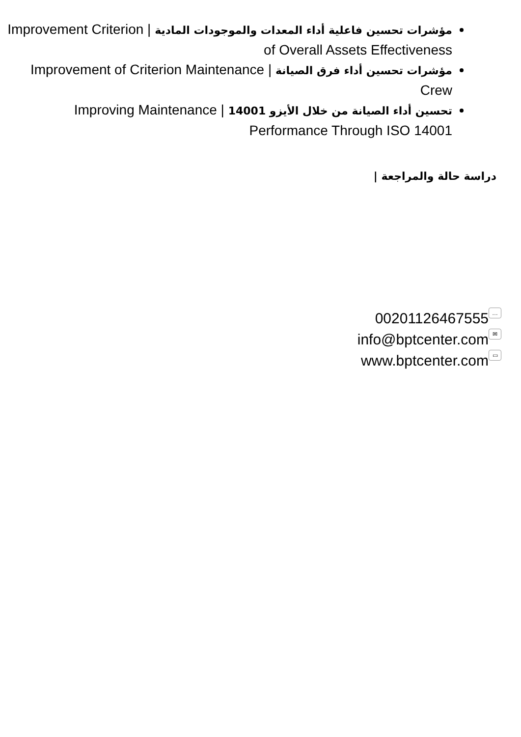مؤشرات تحسين فاعلية أداء المعدات والموجودات المادية | Improvement Criterion of Overall Assets Effectiveness
مؤشرات تحسين أداء فرق الصيانة | Improvement of Criterion Maintenance Crew
تحسين أداء الصيانة من خلال الأيزو 14001 | Improving Maintenance Performance Through ISO 14001
دراسة حالة والمراجعة |
00201126467555 …
info@bptcenter.com ✉
www.bptcenter.com ▭